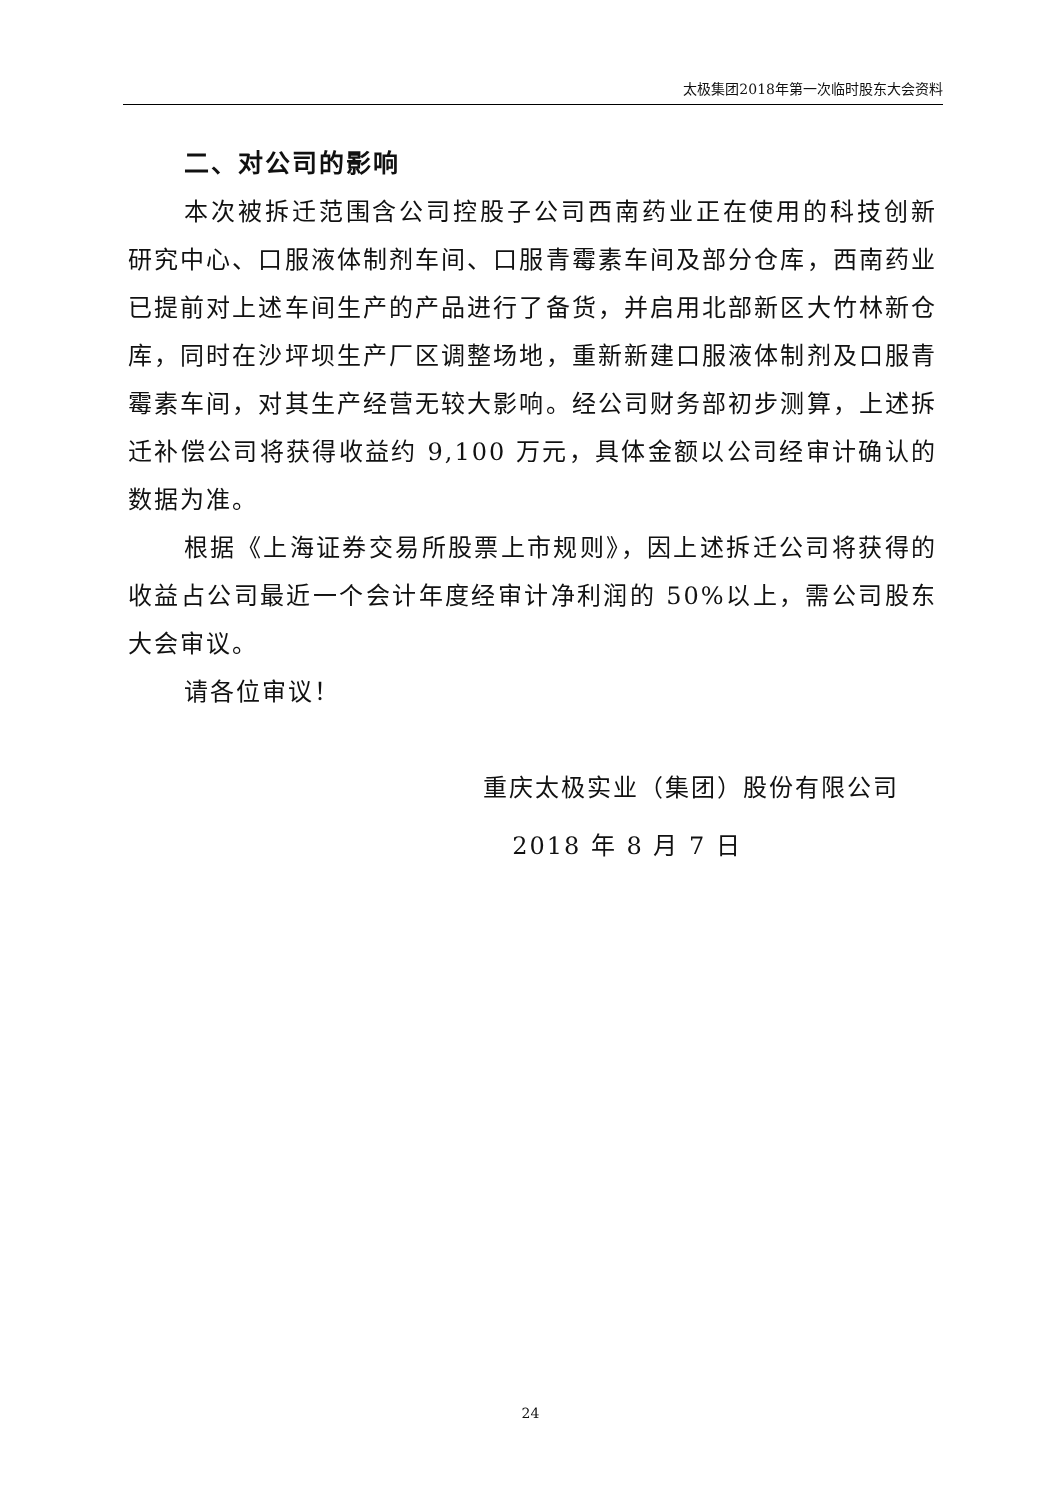太极集团2018年第一次临时股东大会资料
二、对公司的影响
本次被拆迁范围含公司控股子公司西南药业正在使用的科技创新研究中心、口服液体制剂车间、口服青霉素车间及部分仓库，西南药业已提前对上述车间生产的产品进行了备货，并启用北部新区大竹林新仓库，同时在沙坪坝生产厂区调整场地，重新新建口服液体制剂及口服青霉素车间，对其生产经营无较大影响。经公司财务部初步测算，上述拆迁补偿公司将获得收益约 9,100 万元，具体金额以公司经审计确认的数据为准。
根据《上海证券交易所股票上市规则》，因上述拆迁公司将获得的收益占公司最近一个会计年度经审计净利润的 50%以上，需公司股东大会审议。
请各位审议！
重庆太极实业（集团）股份有限公司
2018 年 8 月 7 日
24